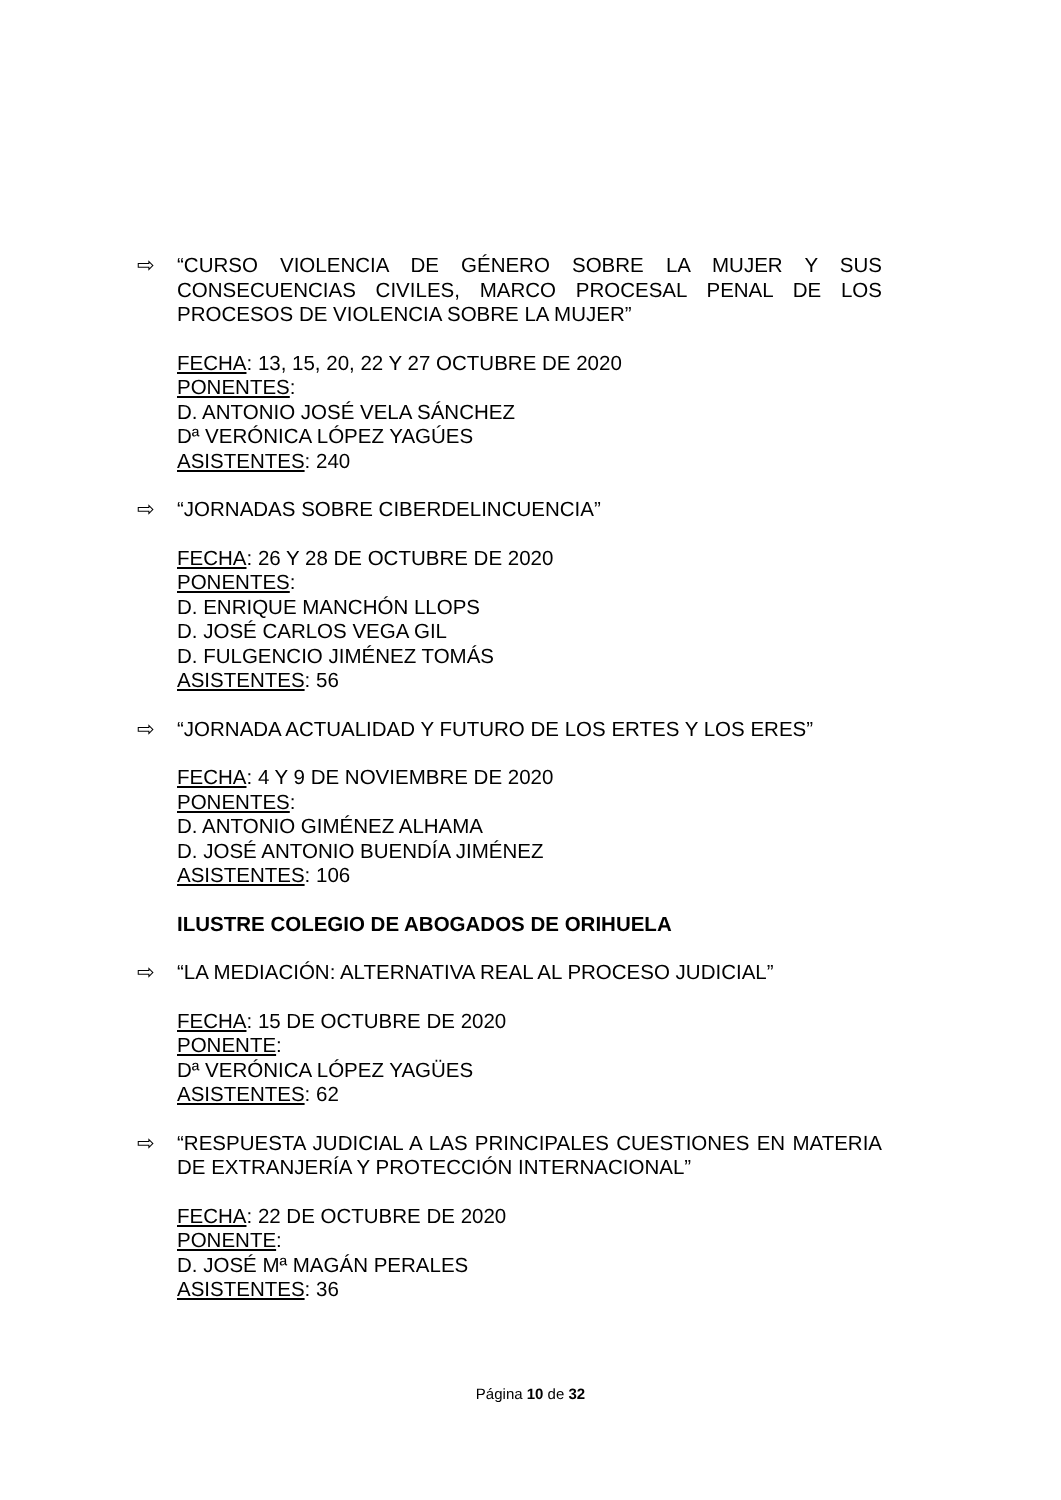⇨ “CURSO VIOLENCIA DE GÉNERO SOBRE LA MUJER Y SUS CONSECUENCIAS CIVILES, MARCO PROCESAL PENAL DE LOS PROCESOS DE VIOLENCIA SOBRE LA MUJER”
FECHA: 13, 15, 20, 22 Y 27 OCTUBRE DE 2020
PONENTES:
D. ANTONIO JOSÉ VELA SÁNCHEZ
Dª VERÓNICA LÓPEZ YAGÚES
ASISTENTES: 240
⇨ “JORNADAS SOBRE CIBERDELINCUENCIA”
FECHA: 26 Y 28 DE OCTUBRE DE 2020
PONENTES:
D. ENRIQUE MANCHÓN LLOPS
D. JOSÉ CARLOS VEGA GIL
D. FULGENCIO JIMÉNEZ TOMÁS
ASISTENTES: 56
⇨ “JORNADA ACTUALIDAD Y FUTURO DE LOS ERTES Y LOS ERES”
FECHA: 4 Y 9 DE NOVIEMBRE DE 2020
PONENTES:
D. ANTONIO GIMÉNEZ ALHAMA
D. JOSÉ ANTONIO BUENDÍA JIMÉNEZ
ASISTENTES: 106
ILUSTRE COLEGIO DE ABOGADOS DE ORIHUELA
⇨ “LA MEDIACIÓN: ALTERNATIVA REAL AL PROCESO JUDICIAL”
FECHA: 15 DE OCTUBRE DE 2020
PONENTE:
Dª VERÓNICA LÓPEZ YAGÜES
ASISTENTES: 62
⇨ “RESPUESTA JUDICIAL A LAS PRINCIPALES CUESTIONES EN MATERIA DE EXTRANJERÍA Y PROTECCIÓN INTERNACIONAL”
FECHA: 22 DE OCTUBRE DE 2020
PONENTE:
D. JOSÉ Mª MAGÁN PERALES
ASISTENTES: 36
Página 10 de 32